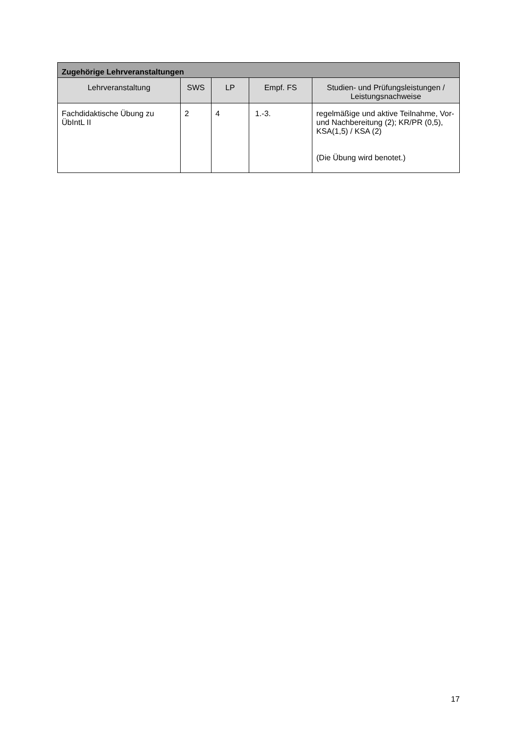| Zugehörige Lehrveranstaltungen | | | | |
| --- | --- | --- | --- | --- |
| Lehrveranstaltung | SWS | LP | Empf. FS | Studien- und Prüfungsleistungen / Leistungsnachweise |
| Fachdidaktische Übung zu ÜbIntL II | 2 | 4 | 1.-3. | regelmäßige und aktive Teilnahme, Vor- und Nachbereitung (2); KR/PR (0,5), KSA(1,5) / KSA (2) (Die Übung wird benotet.) |
17